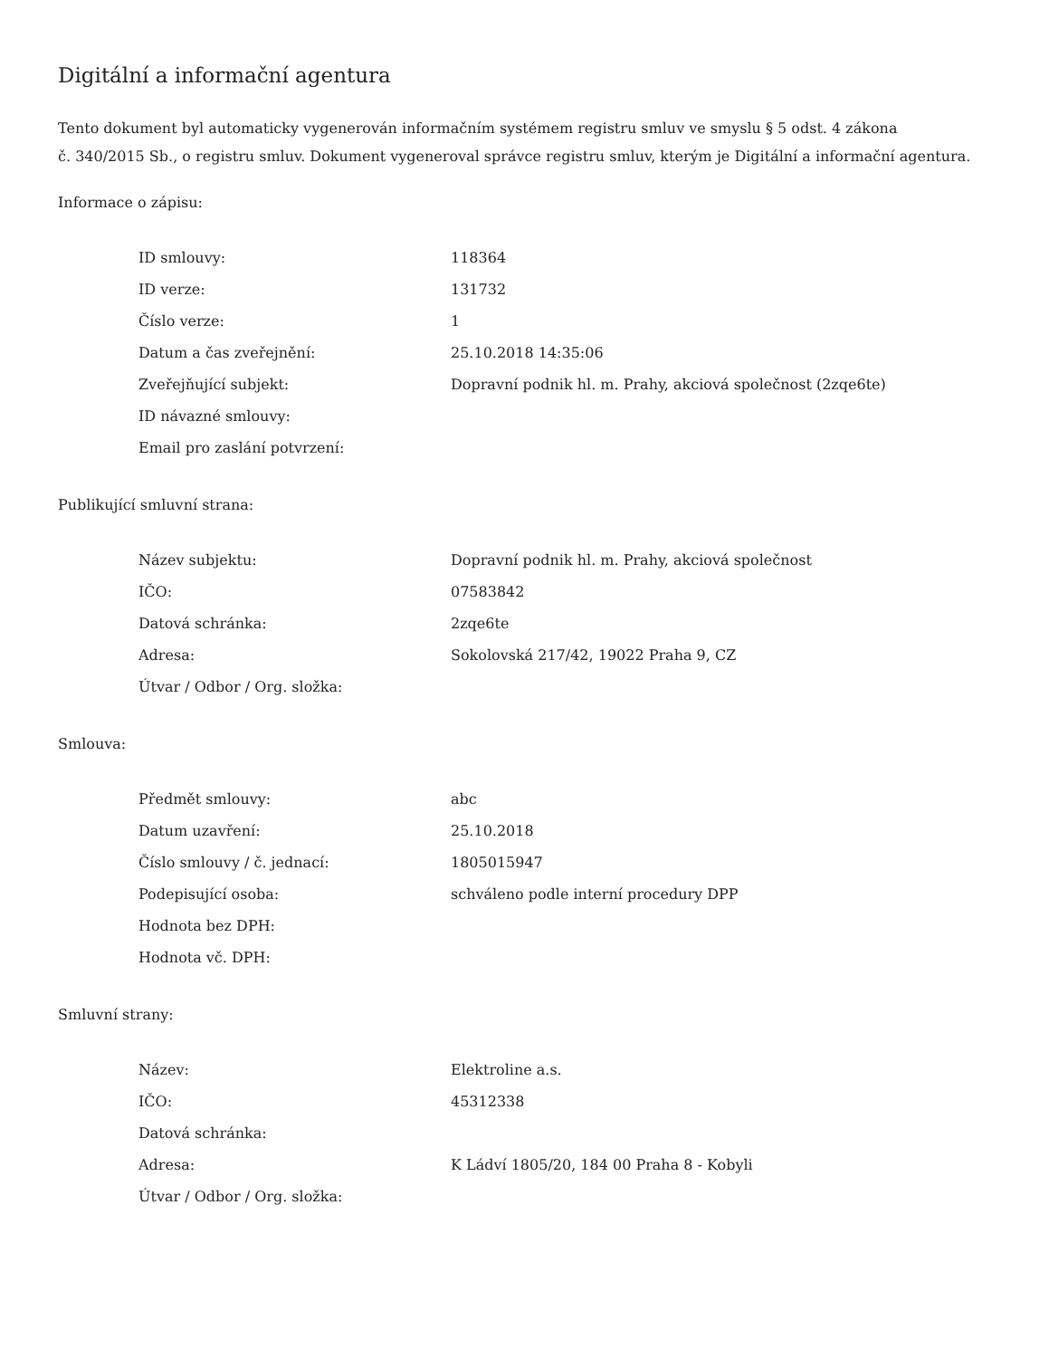Digitální a informační agentura
Tento dokument byl automaticky vygenerován informačním systémem registru smluv ve smyslu § 5 odst. 4 zákona
č. 340/2015 Sb., o registru smluv. Dokument vygeneroval správce registru smluv, kterým je Digitální a informační agentura.
Informace o zápisu:
| ID smlouvy: | 118364 |
| ID verze: | 131732 |
| Číslo verze: | 1 |
| Datum a čas zveřejnění: | 25.10.2018 14:35:06 |
| Zveřejňující subjekt: | Dopravní podnik hl. m. Prahy, akciová společnost (2zqe6te) |
| ID návazné smlouvy: | |
| Email pro zaslání potvrzení: | |
Publikující smluvní strana:
| Název subjektu: | Dopravní podnik hl. m. Prahy, akciová společnost |
| IČO: | 07583842 |
| Datová schránka: | 2zqe6te |
| Adresa: | Sokolovská 217/42, 19022 Praha 9, CZ |
| Útvar / Odbor / Org. složka: | |
Smlouva:
| Předmět smlouvy: | abc |
| Datum uzavření: | 25.10.2018 |
| Číslo smlouvy / č. jednací: | 1805015947 |
| Podepisující osoba: | schváleno podle interní procedury DPP |
| Hodnota bez DPH: | |
| Hodnota vč. DPH: | |
Smluvní strany:
| Název: | Elektroline a.s. |
| IČO: | 45312338 |
| Datová schránka: | |
| Adresa: | K Ládví 1805/20, 184 00 Praha 8 - Kobyli |
| Útvar / Odbor / Org. složka: | |